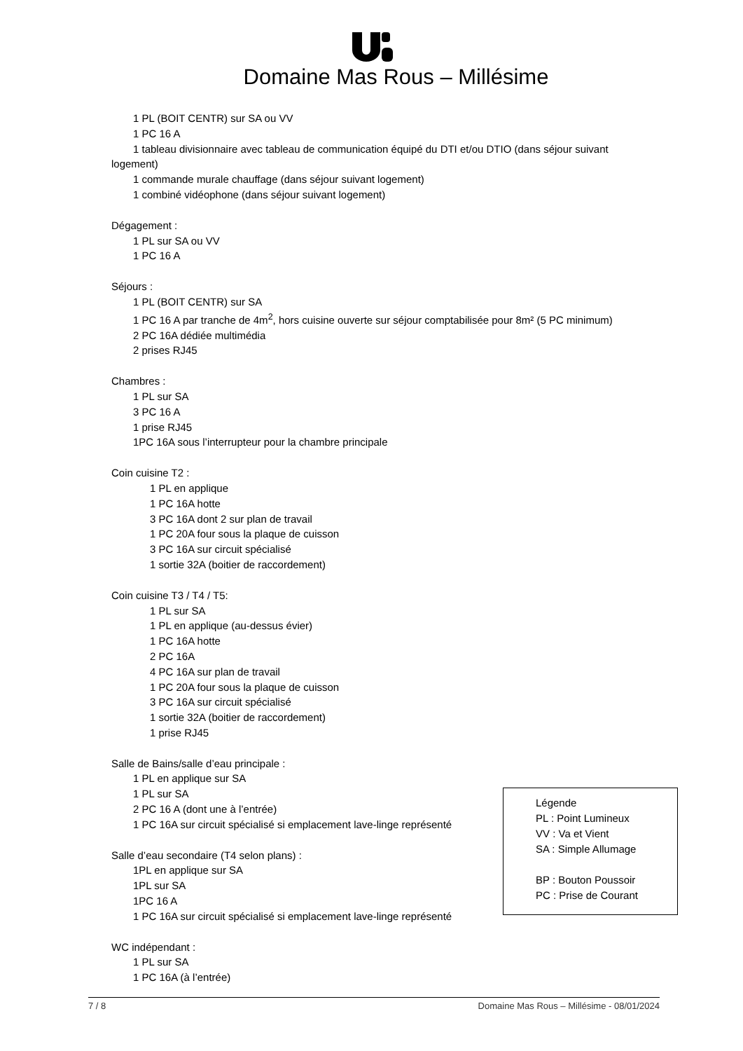Domaine Mas Rous – Millésime
1 PL (BOIT CENTR) sur SA ou VV
1 PC 16 A
1 tableau divisionnaire avec tableau de communication équipé du DTI et/ou DTIO (dans séjour suivant
logement)
1 commande murale chauffage (dans séjour suivant logement)
1 combiné vidéophone (dans séjour suivant logement)
Dégagement :
1 PL sur SA ou VV
1 PC 16 A
Séjours :
1 PL (BOIT CENTR) sur SA
1 PC 16 A par tranche de 4m<sup>2</sup>, hors cuisine ouverte sur séjour comptabilisée pour 8m² (5 PC minimum)
2 PC 16A dédiée multimédia
2 prises RJ45
Chambres :
1 PL sur SA
3 PC 16 A
1 prise RJ45
1PC 16A sous l’interrupteur pour la chambre principale
Coin cuisine T2 :
1 PL en applique
1 PC 16A hotte
3 PC 16A dont 2 sur plan de travail
1 PC 20A four sous la plaque de cuisson
3 PC 16A sur circuit spécialisé
1 sortie 32A (boitier de raccordement)
Coin cuisine T3 / T4 / T5:
1 PL sur SA
1 PL en applique (au-dessus évier)
1 PC 16A hotte
2 PC 16A
4 PC 16A sur plan de travail
1 PC 20A four sous la plaque de cuisson
3 PC 16A sur circuit spécialisé
1 sortie 32A (boitier de raccordement)
1 prise RJ45
Salle de Bains/salle d’eau principale :
1 PL en applique sur SA
1 PL sur SA
2 PC 16 A (dont une à l’entrée)
1 PC 16A sur circuit spécialisé si emplacement lave-linge représenté
Salle d’eau secondaire (T4 selon plans) :
1PL en applique sur SA
1PL sur SA
1PC 16 A
1 PC 16A sur circuit spécialisé si emplacement lave-linge représenté
WC indépendant :
1 PL sur SA
1 PC 16A (à l’entrée)
Légende
PL : Point Lumineux
VV : Va et Vient
SA : Simple Allumage
BP : Bouton Poussoir
PC : Prise de Courant
7 / 8 Domaine Mas Rous – Millésime - 08/01/2024